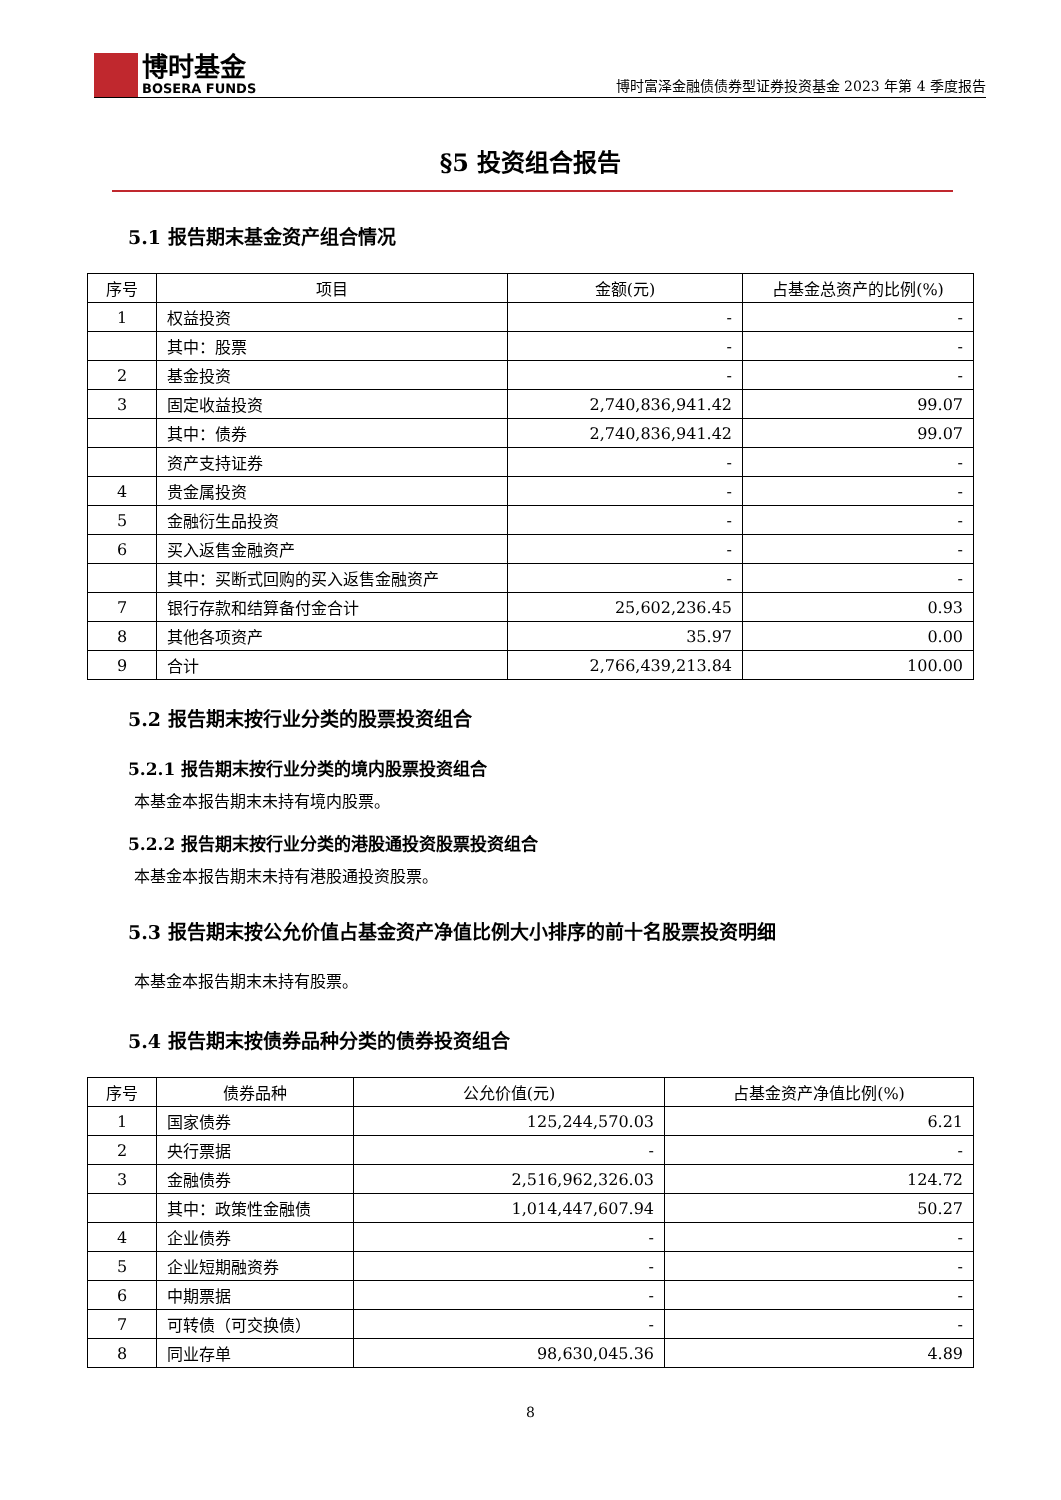博时基金
BOSERA FUNDS
博时富泽金融债债券型证券投资基金 2023 年第 4 季度报告
§5 投资组合报告
5.1 报告期末基金资产组合情况
| 序号 | 项目 | 金额(元) | 占基金总资产的比例(%) |
| --- | --- | --- | --- |
| 1 | 权益投资 | - | - |
| | 其中：股票 | - | - |
| 2 | 基金投资 | - | - |
| 3 | 固定收益投资 | 2,740,836,941.42 | 99.07 |
| | 其中：债券 | 2,740,836,941.42 | 99.07 |
| | 资产支持证券 | - | - |
| 4 | 贵金属投资 | - | - |
| 5 | 金融衍生品投资 | - | - |
| 6 | 买入返售金融资产 | - | - |
| | 其中：买断式回购的买入返售金融资产 | - | - |
| 7 | 银行存款和结算备付金合计 | 25,602,236.45 | 0.93 |
| 8 | 其他各项资产 | 35.97 | 0.00 |
| 9 | 合计 | 2,766,439,213.84 | 100.00 |
5.2 报告期末按行业分类的股票投资组合
5.2.1 报告期末按行业分类的境内股票投资组合
本基金本报告期末未持有境内股票。
5.2.2 报告期末按行业分类的港股通投资股票投资组合
本基金本报告期末未持有港股通投资股票。
5.3 报告期末按公允价值占基金资产净值比例大小排序的前十名股票投资明细
本基金本报告期末未持有股票。
5.4 报告期末按债券品种分类的债券投资组合
| 序号 | 债券品种 | 公允价值(元) | 占基金资产净值比例(%) |
| --- | --- | --- | --- |
| 1 | 国家债券 | 125,244,570.03 | 6.21 |
| 2 | 央行票据 | - | - |
| 3 | 金融债券 | 2,516,962,326.03 | 124.72 |
| | 其中：政策性金融债 | 1,014,447,607.94 | 50.27 |
| 4 | 企业债券 | - | - |
| 5 | 企业短期融资券 | - | - |
| 6 | 中期票据 | - | - |
| 7 | 可转债（可交换债） | - | - |
| 8 | 同业存单 | 98,630,045.36 | 4.89 |
8